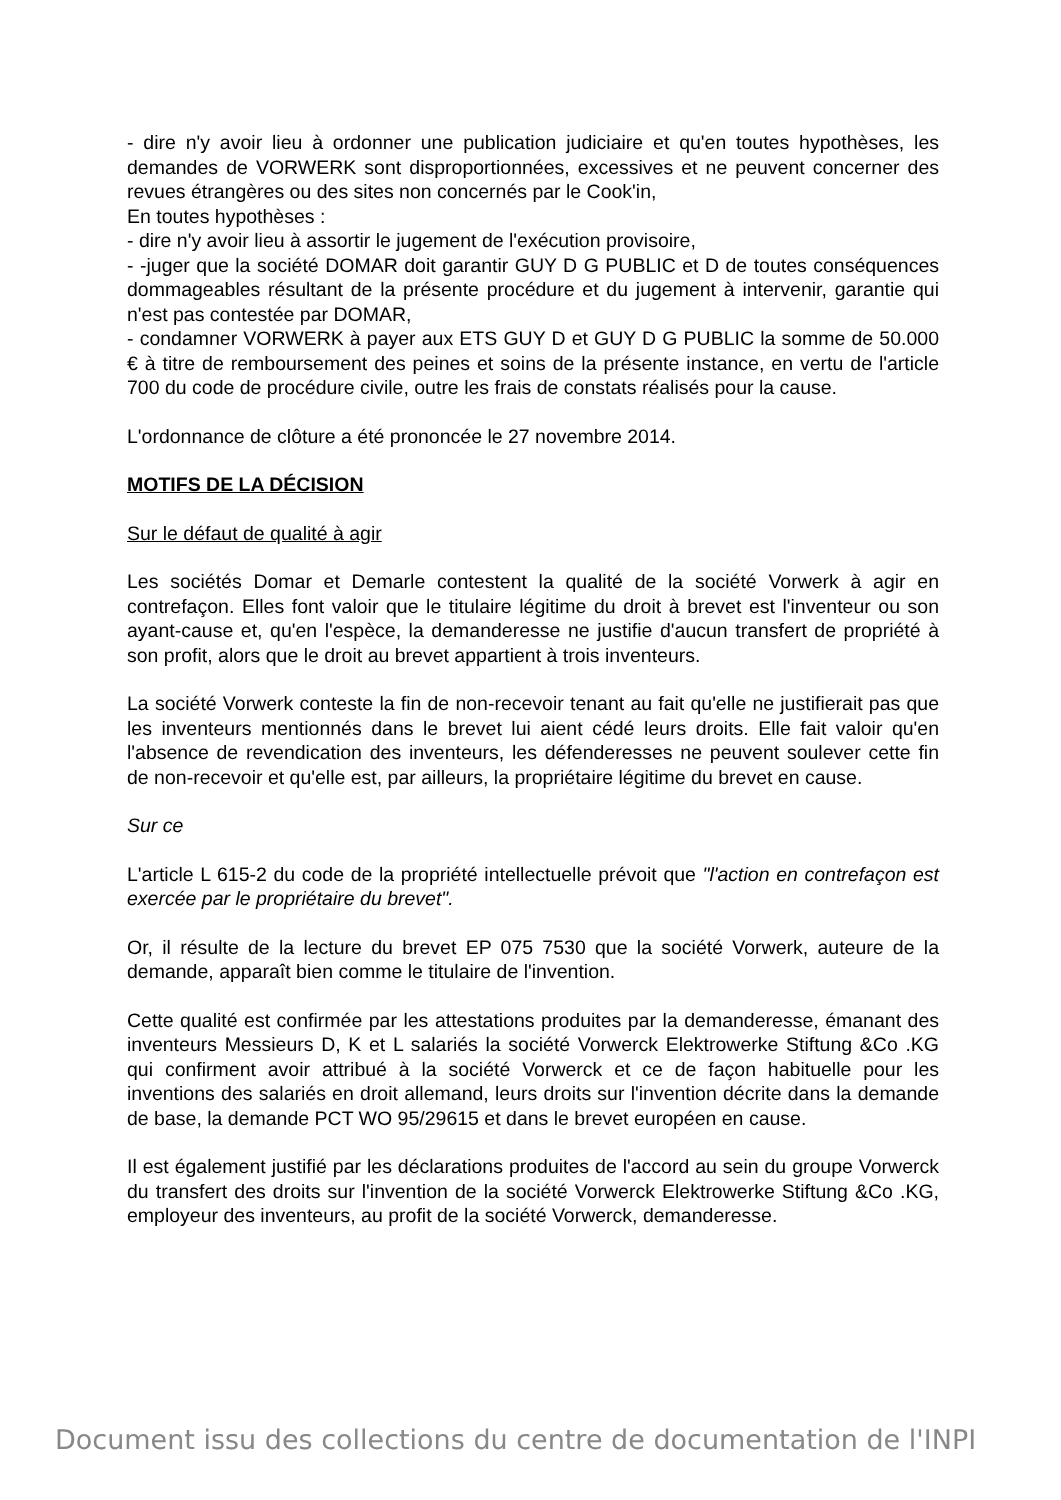- dire n'y avoir lieu à ordonner une publication judiciaire et qu'en toutes hypothèses, les demandes de VORWERK sont disproportionnées, excessives et ne peuvent concerner des revues étrangères ou des sites non concernés par le Cook'in,
En toutes hypothèses :
- dire n'y avoir lieu à assortir le jugement de l'exécution provisoire,
- -juger que la société DOMAR doit garantir GUY D G PUBLIC et D de toutes conséquences dommageables résultant de la présente procédure et du jugement à intervenir, garantie qui n'est pas contestée par DOMAR,
- condamner VORWERK à payer aux ETS GUY D et GUY D G PUBLIC la somme de 50.000 € à titre de remboursement des peines et soins de la présente instance, en vertu de l'article 700 du code de procédure civile, outre les frais de constats réalisés pour la cause.
L'ordonnance de clôture a été prononcée le 27 novembre 2014.
MOTIFS DE LA DÉCISION
Sur le défaut de qualité à agir
Les sociétés Domar et Demarle contestent la qualité de la société Vorwerk à agir en contrefaçon. Elles font valoir que le titulaire légitime du droit à brevet est l'inventeur ou son ayant-cause et, qu'en l'espèce, la demanderesse ne justifie d'aucun transfert de propriété à son profit, alors que le droit au brevet appartient à trois inventeurs.
La société Vorwerk conteste la fin de non-recevoir tenant au fait qu'elle ne justifierait pas que les inventeurs mentionnés dans le brevet lui aient cédé leurs droits. Elle fait valoir qu'en l'absence de revendication des inventeurs, les défenderesses ne peuvent soulever cette fin de non-recevoir et qu'elle est, par ailleurs, la propriétaire légitime du brevet en cause.
Sur ce
L'article L 615-2 du code de la propriété intellectuelle prévoit que "l'action en contrefaçon est exercée par le propriétaire du brevet".
Or, il résulte de la lecture du brevet EP 075 7530 que la société Vorwerk, auteure de la demande, apparaît bien comme le titulaire de l'invention.
Cette qualité est confirmée par les attestations produites par la demanderesse, émanant des inventeurs Messieurs D, K et L salariés la société Vorwerck Elektrowerke Stiftung &Co .KG qui confirment avoir attribué à la société Vorwerck et ce de façon habituelle pour les inventions des salariés en droit allemand, leurs droits sur l'invention décrite dans la demande de base, la demande PCT WO 95/29615 et dans le brevet européen en cause.
Il est également justifié par les déclarations produites de l'accord au sein du groupe Vorwerck du transfert des droits sur l'invention de la société Vorwerck Elektrowerke Stiftung &Co .KG, employeur des inventeurs, au profit de la société Vorwerck, demanderesse.
Document issu des collections du centre de documentation de l'INPI